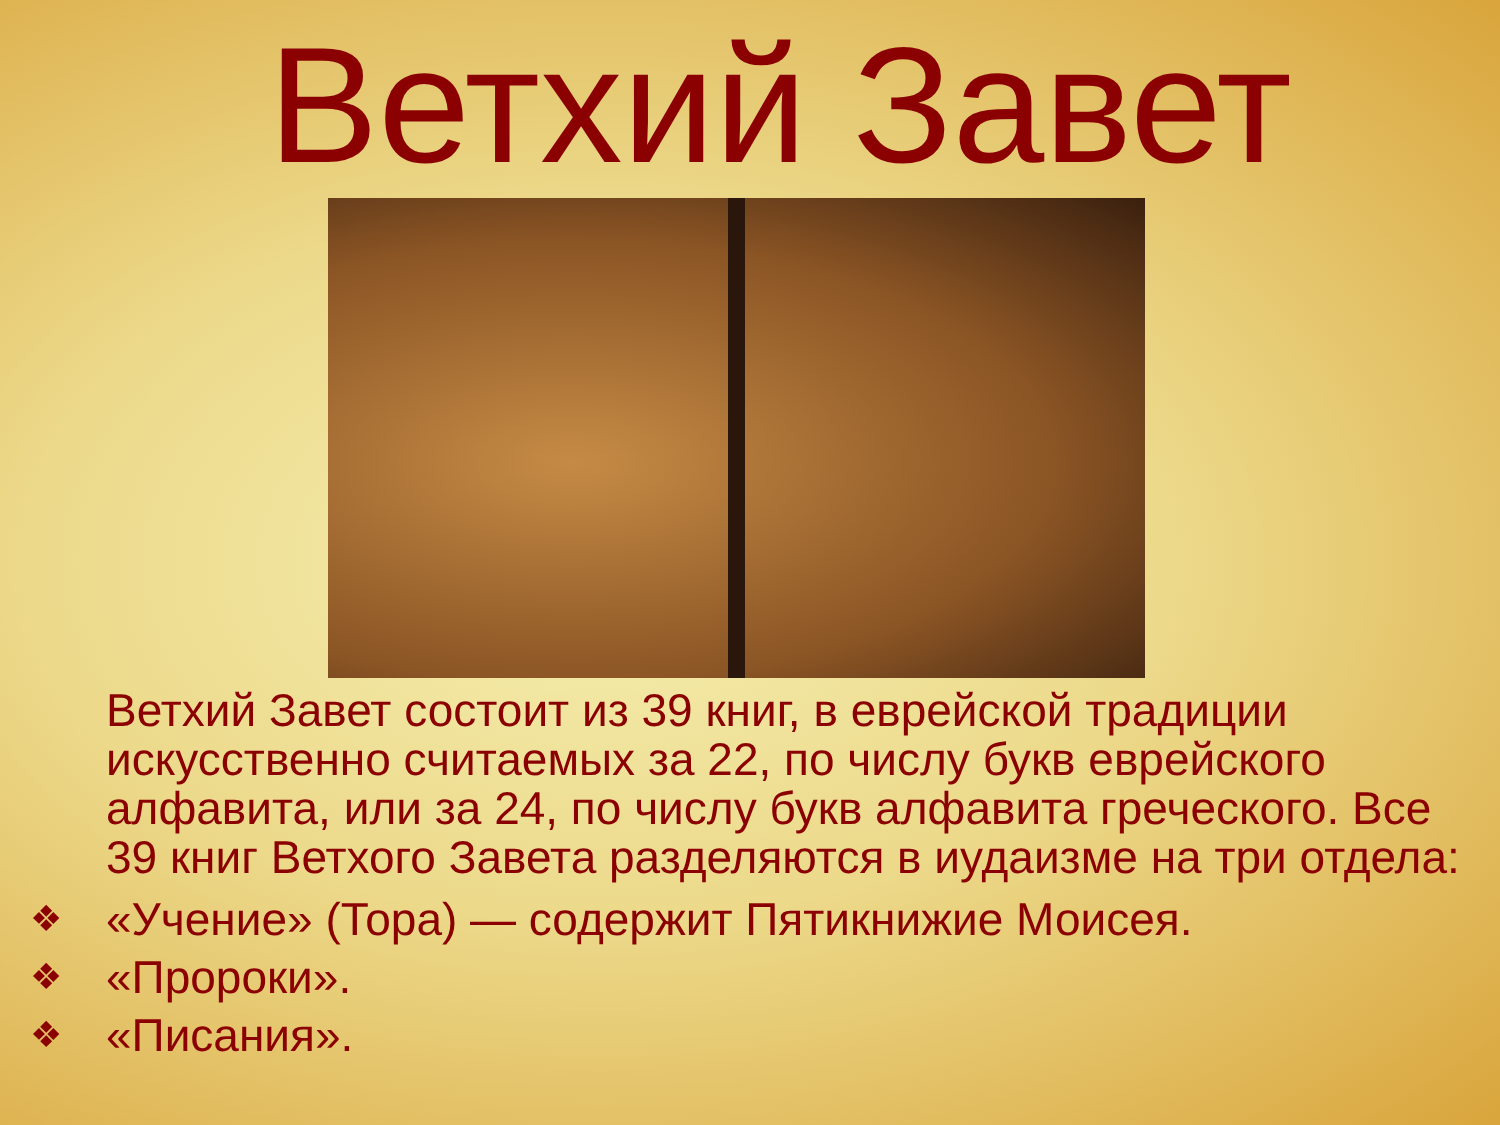Ветхий Завет
Ветхий Завет состоит из 39 книг, в еврейской традиции искусственно считаемых за 22, по числу букв еврейского алфавита, или за 24, по числу букв алфавита греческого. Все 39 книг Ветхого Завета разделяются в иудаизме на три отдела:
❖ «Учение» (Тора) — содержит Пятикнижие Моисея.
❖ «Пророки».
❖ «Писания».